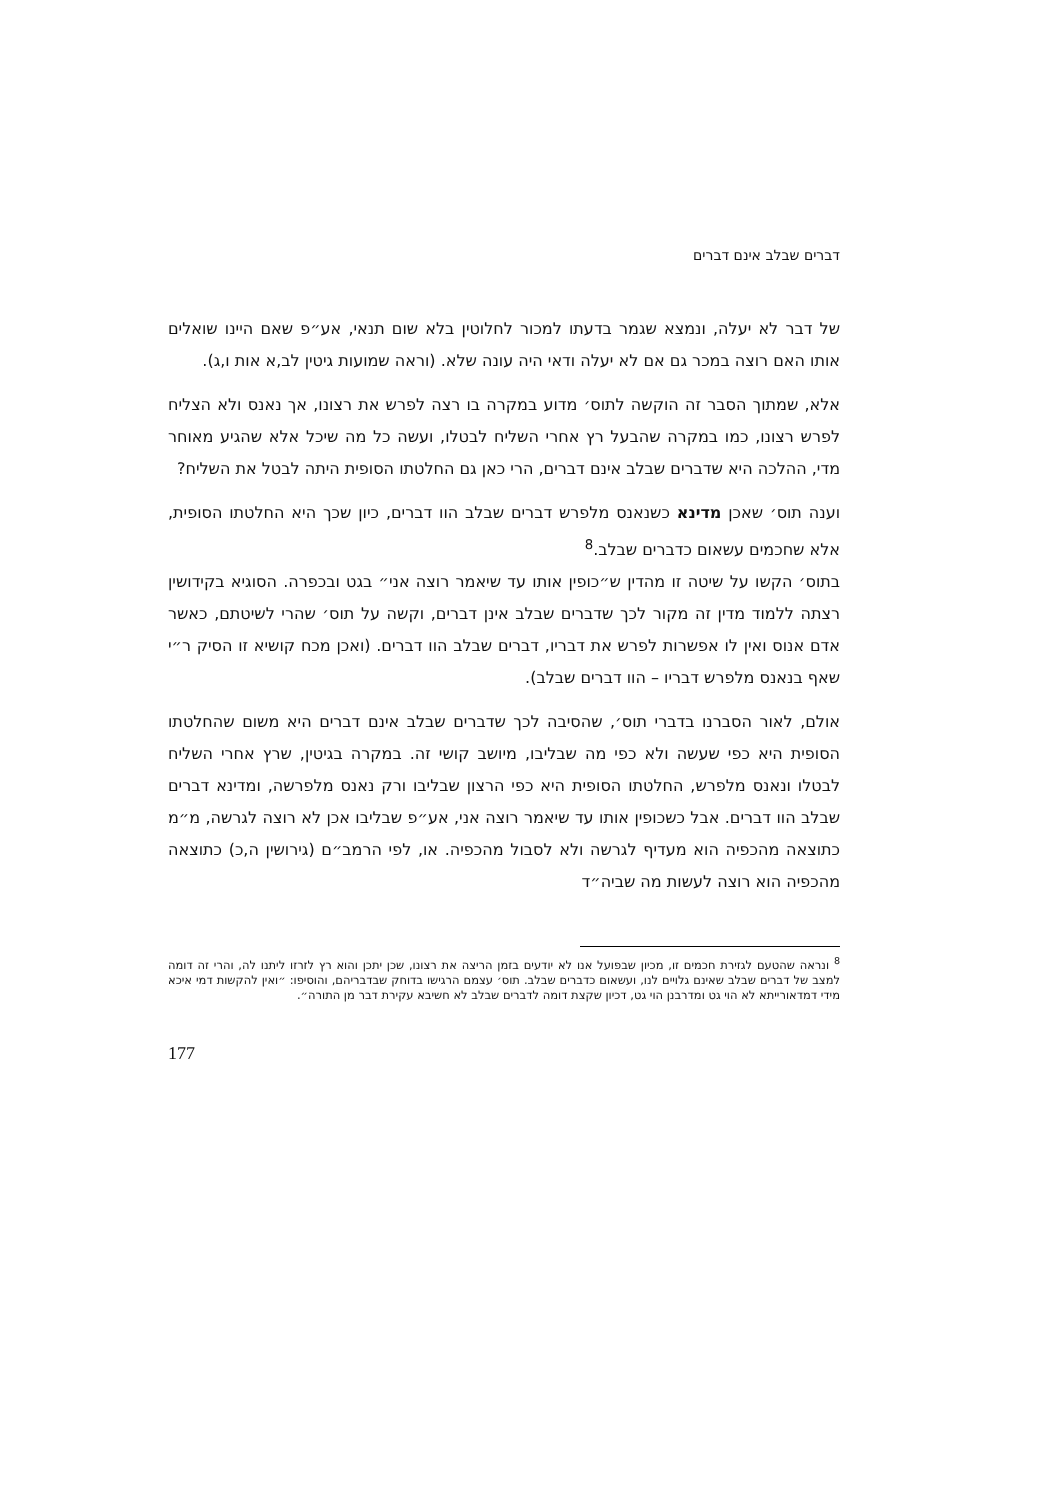דברים שבלב אינם דברים
של דבר לא יעלה, ונמצא שגמר בדעתו למכור לחלוטין בלא שום תנאי, אע״פ שאם היינו שואלים אותו האם רוצה במכר גם אם לא יעלה ודאי היה עונה שלא. (וראה שמועות גיטין לב,א אות ו,ג).
אלא, שמתוך הסבר זה הוקשה לתוס׳ מדוע במקרה בו רצה לפרש את רצונו, אך נאנס ולא הצליח לפרש רצונו, כמו במקרה שהבעל רץ אחרי השליח לבטלו, ועשה כל מה שיכל אלא שהגיע מאוחר מדי, ההלכה היא שדברים שבלב אינם דברים, הרי כאן גם החלטתו הסופית היתה לבטל את השליח?
וענה תוס׳ שאכן מדינא כשנאנס מלפרש דברים שבלב הוו דברים, כיון שכך היא החלטתו הסופית, אלא שחכמים עשאום כדברים שבלב.<sup>8</sup>
בתוס׳ הקשו על שיטה זו מהדין ש״כופין אותו עד שיאמר רוצה אני״ בגט ובכפרה. הסוגיא בקידושין רצתה ללמוד מדין זה מקור לכך שדברים שבלב אינן דברים, וקשה על תוס׳ שהרי לשיטתם, כאשר אדם אנוס ואין לו אפשרות לפרש את דבריו, דברים שבלב הוו דברים. (ואכן מכח קושיא זו הסיק ר״י שאף בנאנס מלפרש דבריו – הוו דברים שבלב).
אולם, לאור הסברנו בדברי תוס׳, שהסיבה לכך שדברים שבלב אינם דברים היא משום שהחלטתו הסופית היא כפי שעשה ולא כפי מה שבליבו, מיושב קושי זה. במקרה בגיטין, שרץ אחרי השליח לבטלו ונאנס מלפרש, החלטתו הסופית היא כפי הרצון שבליבו ורק נאנס מלפרשה, ומדינא דברים שבלב הוו דברים. אבל כשכופין אותו עד שיאמר רוצה אני, אע״פ שבליבו אכן לא רוצה לגרשה, מ״מ כתוצאה מהכפיה הוא מעדיף לגרשה ולא לסבול מהכפיה. או, לפי הרמב״ם (גירושין ה,כ) כתוצאה מהכפיה הוא רוצה לעשות מה שביה״ד
<sup>8</sup> ונראה שהטעם לגזירת חכמים זו, מכיון שבפועל אנו לא יודעים בזמן הריצה את רצונו, שכן יתכן והוא רץ לזרזו ליתנו לה, והרי זה דומה למצב של דברים שבלב שאינם גלויים לנו, ועשאום כדברים שבלב. תוס׳ עצמם הרגישו בדוחק שבדבריהם, והוסיפו: ״ואין להקשות דמי איכא מידי דמדאורייתא לא הוי גט ומדרבנן הוי גט, דכיון שקצת דומה לדברים שבלב לא חשיבא עקירת דבר מן התורה״.
177